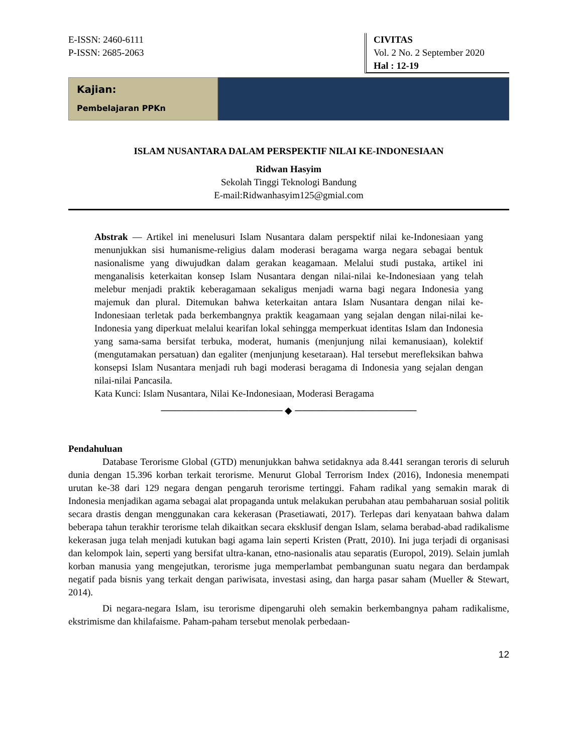E-ISSN: 2460-6111
P-ISSN: 2685-2063
CIVITAS
Vol. 2 No. 2 September 2020
Hal : 12-19
Kajian:
Pembelajaran PPKn
ISLAM NUSANTARA DALAM PERSPEKTIF NILAI KE-INDONESIAAN
Ridwan Hasyim
Sekolah Tinggi Teknologi Bandung
E-mail:Ridwanhasyim125@gmial.com
Abstrak — Artikel ini menelusuri Islam Nusantara dalam perspektif nilai ke-Indonesiaan yang menunjukkan sisi humanisme-religius dalam moderasi beragama warga negara sebagai bentuk nasionalisme yang diwujudkan dalam gerakan keagamaan. Melalui studi pustaka, artikel ini menganalisis keterkaitan konsep Islam Nusantara dengan nilai-nilai ke-Indonesiaan yang telah melebur menjadi praktik keberagamaan sekaligus menjadi warna bagi negara Indonesia yang majemuk dan plural. Ditemukan bahwa keterkaitan antara Islam Nusantara dengan nilai ke-Indonesiaan terletak pada berkembangnya praktik keagamaan yang sejalan dengan nilai-nilai ke-Indonesia yang diperkuat melalui kearifan lokal sehingga memperkuat identitas Islam dan Indonesia yang sama-sama bersifat terbuka, moderat, humanis (menjunjung nilai kemanusiaan), kolektif (mengutamakan persatuan) dan egaliter (menjunjung kesetaraan). Hal tersebut merefleksikan bahwa konsepsi Islam Nusantara menjadi ruh bagi moderasi beragama di Indonesia yang sejalan dengan nilai-nilai Pancasila.
Kata Kunci: Islam Nusantara, Nilai Ke-Indonesiaan, Moderasi Beragama
────────────────── ◆ ──────────────────
Pendahuluan
Database Terorisme Global (GTD) menunjukkan bahwa setidaknya ada 8.441 serangan teroris di seluruh dunia dengan 15.396 korban terkait terorisme. Menurut Global Terrorism Index (2016), Indonesia menempati urutan ke-38 dari 129 negara dengan pengaruh terorisme tertinggi. Faham radikal yang semakin marak di Indonesia menjadikan agama sebagai alat propaganda untuk melakukan perubahan atau pembaharuan sosial politik secara drastis dengan menggunakan cara kekerasan (Prasetiawati, 2017). Terlepas dari kenyataan bahwa dalam beberapa tahun terakhir terorisme telah dikaitkan secara eksklusif dengan Islam, selama berabad-abad radikalisme kekerasan juga telah menjadi kutukan bagi agama lain seperti Kristen (Pratt, 2010). Ini juga terjadi di organisasi dan kelompok lain, seperti yang bersifat ultra-kanan, etno-nasionalis atau separatis (Europol, 2019). Selain jumlah korban manusia yang mengejutkan, terorisme juga memperlambat pembangunan suatu negara dan berdampak negatif pada bisnis yang terkait dengan pariwisata, investasi asing, dan harga pasar saham (Mueller & Stewart, 2014).
Di negara-negara Islam, isu terorisme dipengaruhi oleh semakin berkembangnya paham radikalisme, ekstrimisme dan khilafaisme. Paham-paham tersebut menolak perbedaan-
12